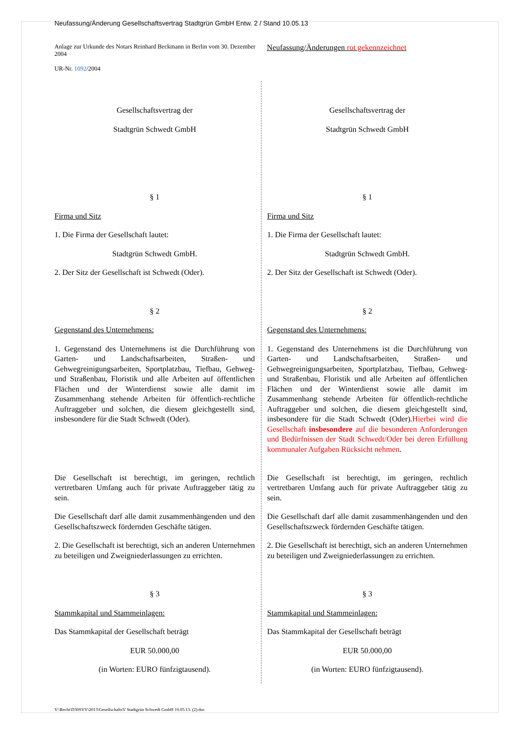Neufassung/Änderung Gesellschaftsvertrag Stadtgrün GmbH Entw. 2 / Stand 10.05.13
Anlage zur Urkunde des Notars Reinhard Beckmann in Berlin vom 30. Dezember 2004
UR-Nr. 1092/2004
Neufassung/Änderungen rot gekennzeichnet
| Gesellschaftsvertrag der Stadtgrün Schwedt GmbH § 1 Firma und Sitz 1. Die Firma der Gesellschaft lautet: Stadtgrün Schwedt GmbH. 2. Der Sitz der Gesellschaft ist Schwedt (Oder). § 2 Gegenstand des Unternehmens: 1. Gegenstand des Unternehmens ist die Durchführung von Garten- und Landschaftsarbeiten, Straßen- und Gehwegreinigungsarbeiten, Sportplatzbau, Tiefbau, Gehweg- und Straßenbau, Floristik und alle Arbeiten auf öffentlichen Flächen und der Winterdienst sowie alle damit im Zusammenhang stehende Arbeiten für öffentlich-rechtliche Auftraggeber und solchen, die diesem gleichgestellt sind, insbesondere für die Stadt Schwedt (Oder). Die Gesellschaft ist berechtigt, im geringen, rechtlich vertretbaren Umfang auch für private Auftraggeber tätig zu sein. Die Gesellschaft darf alle damit zusammenhängenden und den Gesellschaftszweck fördernden Geschäfte tätigen. 2. Die Gesellschaft ist berechtigt, sich an anderen Unternehmen zu beteiligen und Zweigniederlassungen zu errichten. § 3 Stammkapital und Stammeinlagen: Das Stammkapital der Gesellschaft beträgt EUR 50.000,00 (in Worten: EURO fünfzigtausend). | Gesellschaftsvertrag der Stadtgrün Schwedt GmbH § 1 Firma und Sitz 1. Die Firma der Gesellschaft lautet: Stadtgrün Schwedt GmbH. 2. Der Sitz der Gesellschaft ist Schwedt (Oder). § 2 Gegenstand des Unternehmens: 1. Gegenstand des Unternehmens ist die Durchführung von Garten- und Landschaftsarbeiten, Straßen- und Gehwegreinigungsarbeiten, Sportplatzbau, Tiefbau, Gehweg- und Straßenbau, Floristik und alle Arbeiten auf öffentlichen Flächen und der Winterdienst sowie alle damit im Zusammenhang stehende Arbeiten für öffentlich-rechtliche Auftraggeber und solchen, die diesem gleichgestellt sind, insbesondere für die Stadt Schwedt (Oder). Hierbei wird die Gesellschaft insbesondere auf die besonderen Anforderungen und Bedürfnissen der Stadt Schwedt/Oder bei deren Erfüllung kommunaler Aufgaben Rücksicht nehmen . Die Gesellschaft ist berechtigt, im geringen, rechtlich vertretbaren Umfang auch für private Auftraggeber tätig zu sein. Die Gesellschaft darf alle damit zusammenhängenden und den Gesellschaftszweck fördernden Geschäfte tätigen. 2. Die Gesellschaft ist berechtigt, sich an anderen Unternehmen zu beteiligen und Zweigniederlassungen zu errichten. § 3 Stammkapital und Stammeinlagen: Das Stammkapital der Gesellschaft beträgt EUR 50.000,00 (in Worten: EURO fünfzigtausend). |
V:\Recht\D30SVV\2013\GesellschaftsV Stadtgrün Schwedt GmbH 10.05.13. (2).doc